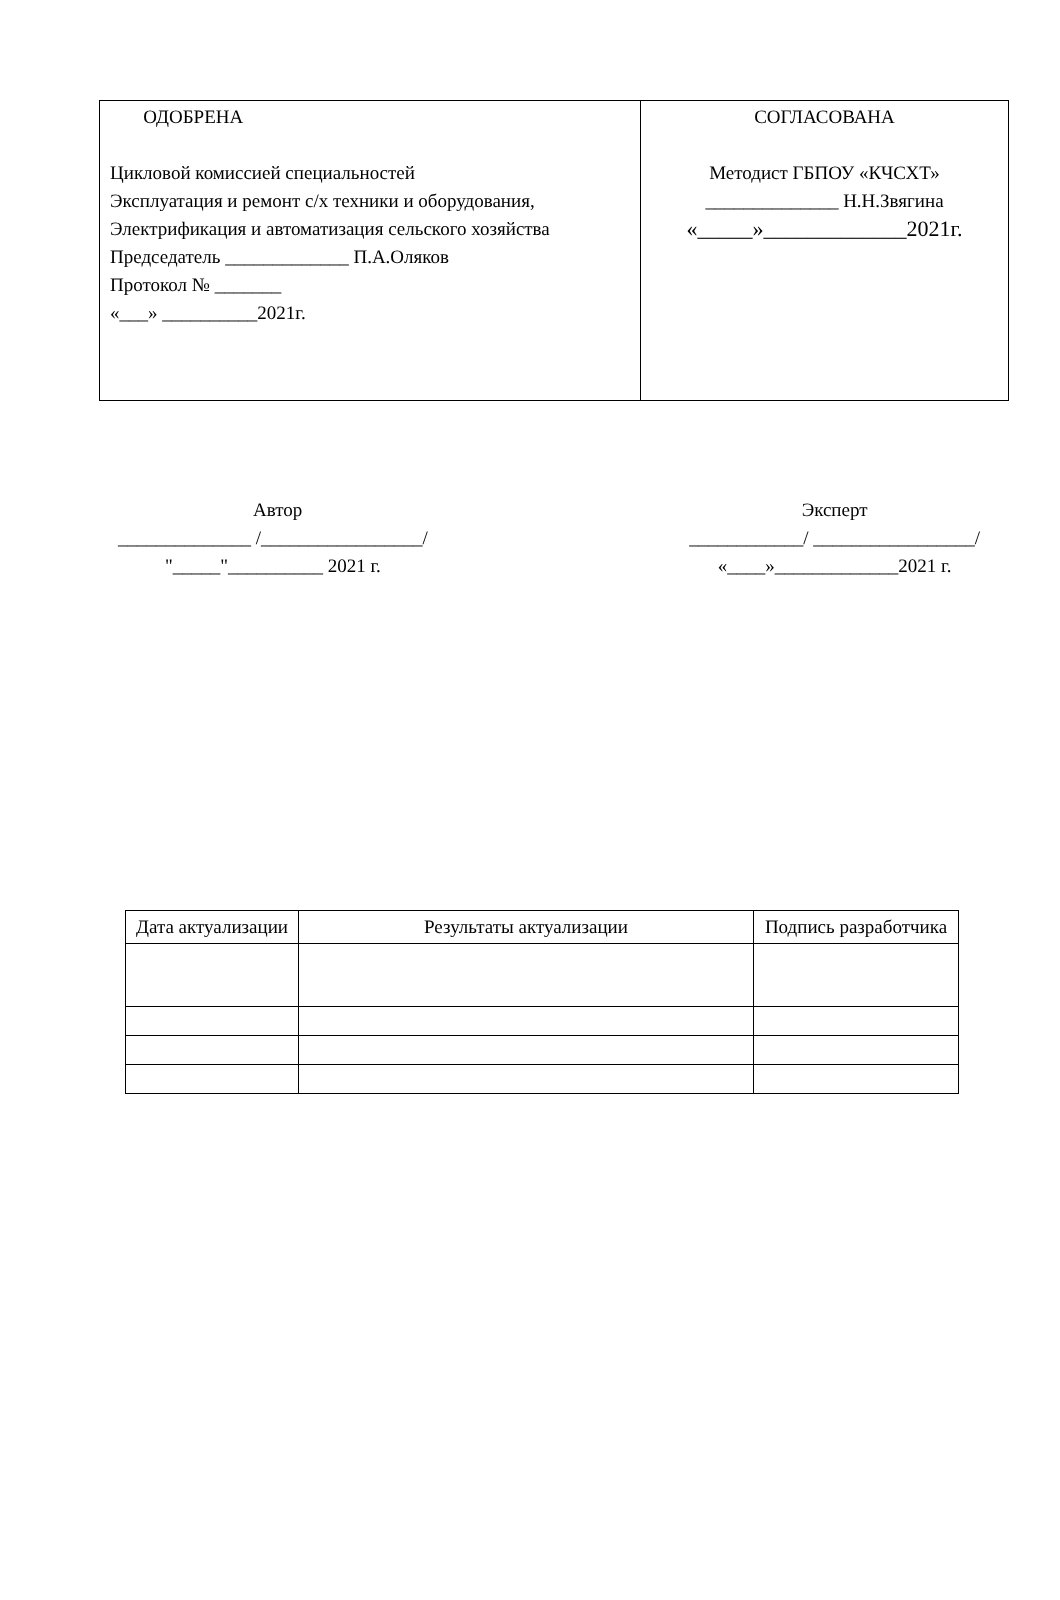| ОДОБРЕНА Цикловой комиссией специальностей Эксплуатация и ремонт с/х техники и оборудования, Электрификация и автоматизация сельского хозяйства Председатель _____________ П.А.Оляков Протокол № _______ «___» __________2021г. | СОГЛАСОВАНА Методист ГБПОУ «КЧСХТ» ______________ Н.Н.Звягина «_____»_____________2021г. |
Автор
______________ /_________________/
"_____"__________ 2021 г.
Эксперт
____________/ _________________/
«____»_____________2021 г.
| Дата актуализации | Результаты актуализации | Подпись разработчика |
| --- | --- | --- |